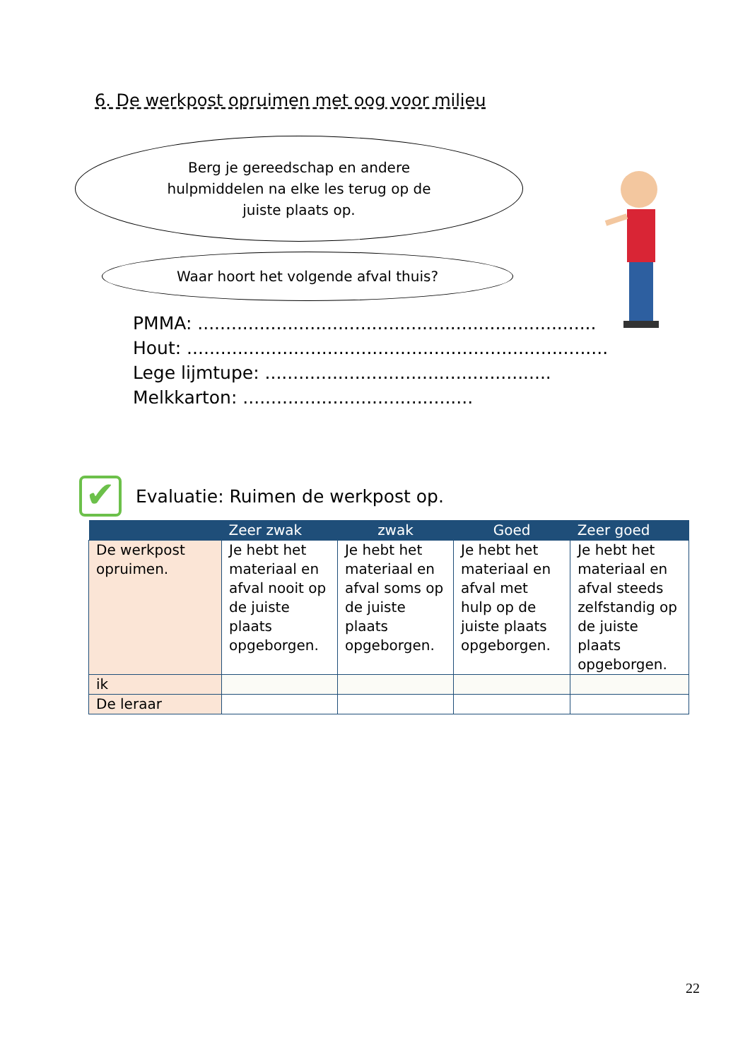6. De werkpost opruimen met oog voor milieu
Berg je gereedschap en andere hulpmiddelen na elke les terug op de juiste plaats op.
Waar hoort het volgende afval thuis?
PMMA: .......................................................................
Hout: ...........................................................................
Lege lijmtupe: ...................................................
Melkkarton: .........................................
✔
Evaluatie: Ruimen de werkpost op.
| | Zeer zwak | zwak | Goed | Zeer goed |
| --- | --- | --- | --- | --- |
| De werkpost opruimen. | Je hebt het materiaal en afval nooit op de juiste plaats opgeborgen. | Je hebt het materiaal en afval soms op de juiste plaats opgeborgen. | Je hebt het materiaal en afval met hulp op de juiste plaats opgeborgen. | Je hebt het materiaal en afval steeds zelfstandig op de juiste plaats opgeborgen. |
| ik | | | | |
| De leraar | | | | |
22